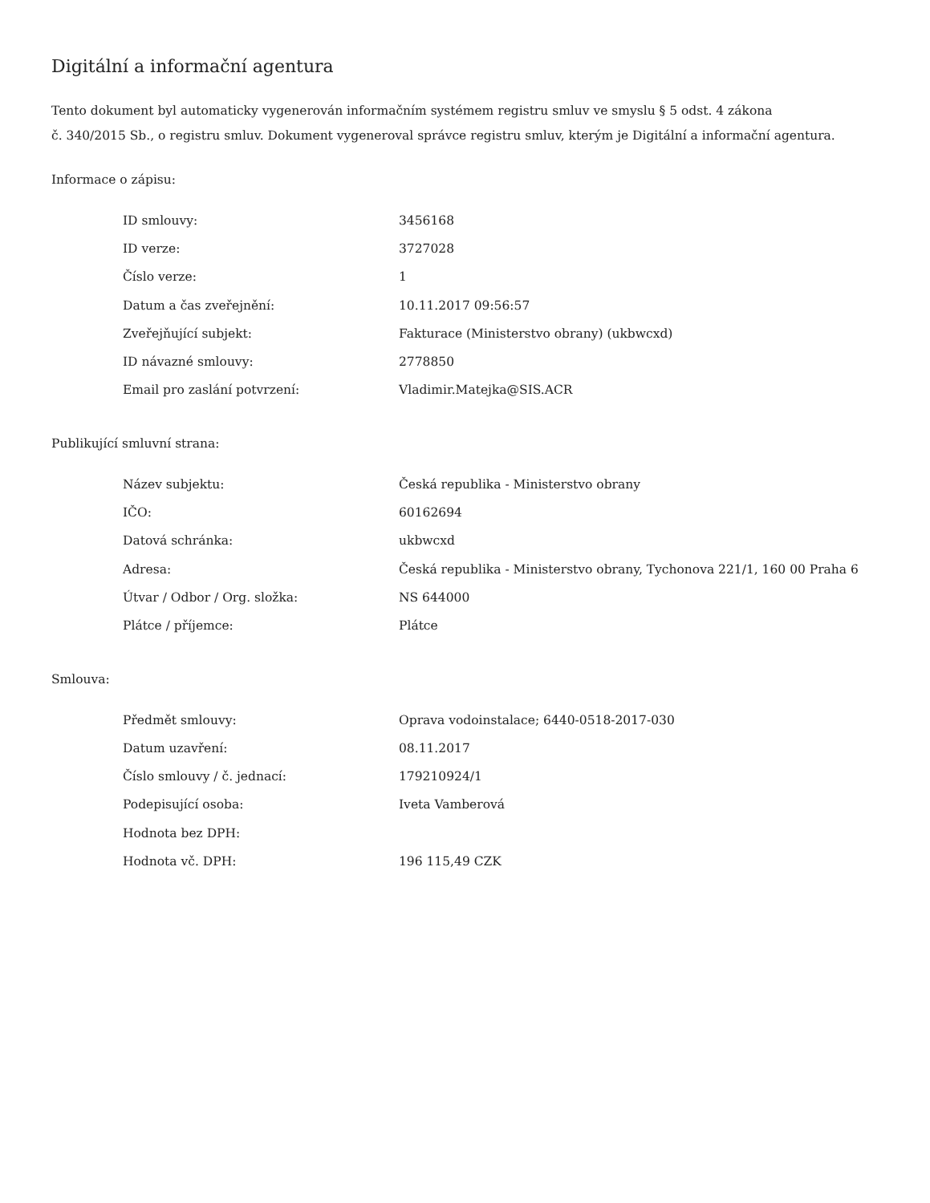Digitální a informační agentura
Tento dokument byl automaticky vygenerován informačním systémem registru smluv ve smyslu § 5 odst. 4 zákona
č. 340/2015 Sb., o registru smluv. Dokument vygeneroval správce registru smluv, kterým je Digitální a informační agentura.
Informace o zápisu:
| ID smlouvy: | 3456168 |
| ID verze: | 3727028 |
| Číslo verze: | 1 |
| Datum a čas zveřejnění: | 10.11.2017 09:56:57 |
| Zveřejňující subjekt: | Fakturace (Ministerstvo obrany) (ukbwcxd) |
| ID návazné smlouvy: | 2778850 |
| Email pro zaslání potvrzení: | Vladimir.Matejka@SIS.ACR |
Publikující smluvní strana:
| Název subjektu: | Česká republika - Ministerstvo obrany |
| IČO: | 60162694 |
| Datová schránka: | ukbwcxd |
| Adresa: | Česká republika - Ministerstvo obrany, Tychonova 221/1, 160 00 Praha 6 |
| Útvar / Odbor / Org. složka: | NS 644000 |
| Plátce / příjemce: | Plátce |
Smlouva:
| Předmět smlouvy: | Oprava vodoinstalace; 6440-0518-2017-030 |
| Datum uzavření: | 08.11.2017 |
| Číslo smlouvy / č. jednací: | 179210924/1 |
| Podepisující osoba: | Iveta Vamberová |
| Hodnota bez DPH: | |
| Hodnota vč. DPH: | 196 115,49 CZK |